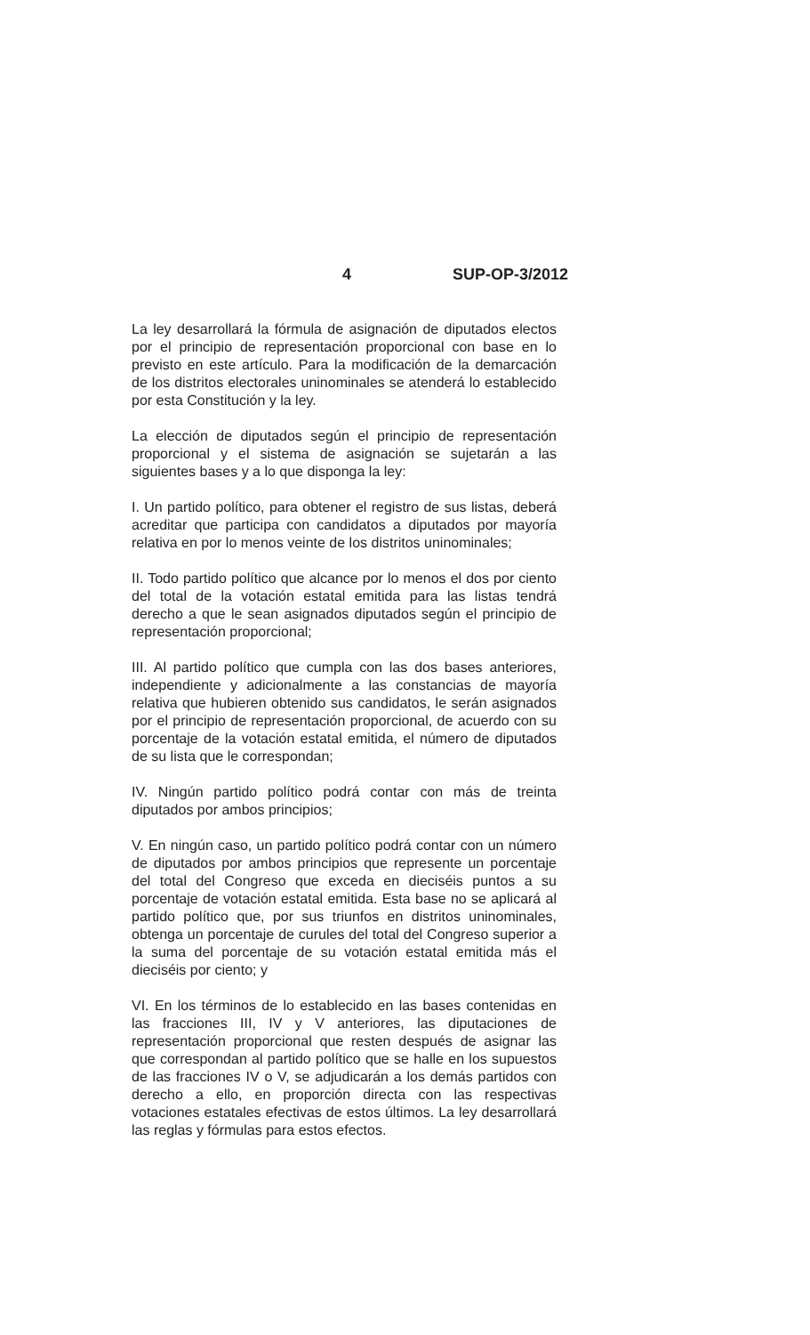4 SUP-OP-3/2012
La ley desarrollará la fórmula de asignación de diputados electos por el principio de representación proporcional con base en lo previsto en este artículo. Para la modificación de la demarcación de los distritos electorales uninominales se atenderá lo establecido por esta Constitución y la ley.
La elección de diputados según el principio de representación proporcional y el sistema de asignación se sujetarán a las siguientes bases y a lo que disponga la ley:
I. Un partido político, para obtener el registro de sus listas, deberá acreditar que participa con candidatos a diputados por mayoría relativa en por lo menos veinte de los distritos uninominales;
II. Todo partido político que alcance por lo menos el dos por ciento del total de la votación estatal emitida para las listas tendrá derecho a que le sean asignados diputados según el principio de representación proporcional;
III. Al partido político que cumpla con las dos bases anteriores, independiente y adicionalmente a las constancias de mayoría relativa que hubieren obtenido sus candidatos, le serán asignados por el principio de representación proporcional, de acuerdo con su porcentaje de la votación estatal emitida, el número de diputados de su lista que le correspondan;
IV. Ningún partido político podrá contar con más de treinta diputados por ambos principios;
V. En ningún caso, un partido político podrá contar con un número de diputados por ambos principios que represente un porcentaje del total del Congreso que exceda en dieciséis puntos a su porcentaje de votación estatal emitida. Esta base no se aplicará al partido político que, por sus triunfos en distritos uninominales, obtenga un porcentaje de curules del total del Congreso superior a la suma del porcentaje de su votación estatal emitida más el dieciséis por ciento; y
VI. En los términos de lo establecido en las bases contenidas en las fracciones III, IV y V anteriores, las diputaciones de representación proporcional que resten después de asignar las que correspondan al partido político que se halle en los supuestos de las fracciones IV o V, se adjudicarán a los demás partidos con derecho a ello, en proporción directa con las respectivas votaciones estatales efectivas de estos últimos. La ley desarrollará las reglas y fórmulas para estos efectos.